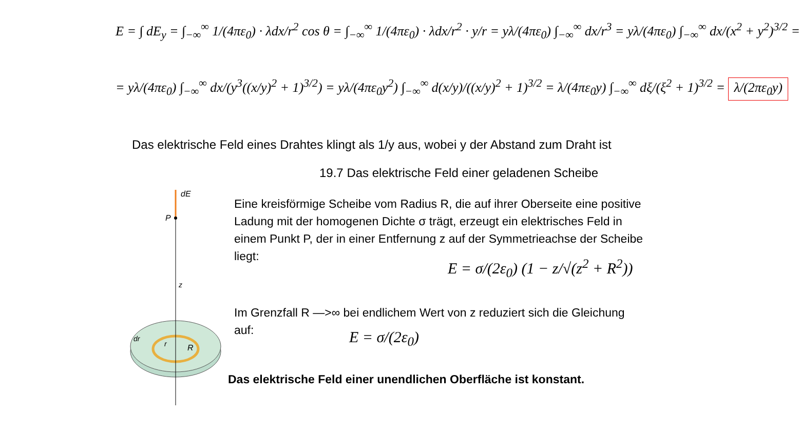E = ∫ dE<sub>y</sub> = ∫<sub>−∞</sub><sup>∞</sup> 1/(4πε<sub>0</sub>) · λdx/r<sup>2</sup> cos θ = ∫<sub>−∞</sub><sup>∞</sup> 1/(4πε<sub>0</sub>) · λdx/r<sup>2</sup> · y/r = yλ/(4πε<sub>0</sub>) ∫<sub>−∞</sub><sup>∞</sup> dx/r<sup>3</sup> = yλ/(4πε<sub>0</sub>) ∫<sub>−∞</sub><sup>∞</sup> dx/(x<sup>2</sup> + y<sup>2</sup>)<sup>3/2</sup> =
= yλ/(4πε<sub>0</sub>) ∫<sub>−∞</sub><sup>∞</sup> dx/(y<sup>3</sup>((x/y)<sup>2</sup> + 1)<sup>3/2</sup>) = yλ/(4πε<sub>0</sub>y<sup>2</sup>) ∫<sub>−∞</sub><sup>∞</sup> d(x/y)/((x/y)<sup>2</sup> + 1)<sup>3/2</sup> = λ/(4πε<sub>0</sub>y) ∫<sub>−∞</sub><sup>∞</sup> dξ/(ξ<sup>2</sup> + 1)<sup>3/2</sup> = λ/(2πε<sub>0</sub>y)
Das elektrische Feld eines Drahtes klingt als 1/y aus, wobei y der Abstand zum Draht ist
19.7 Das elektrische Feld einer geladenen Scheibe
dE
P
z
dr
r
R
Eine kreisförmige Scheibe vom Radius R, die auf ihrer Oberseite eine positive Ladung mit der homogenen Dichte σ trägt, erzeugt ein elektrisches Feld in einem Punkt P, der in einer Entfernung z auf der Symmetrieachse der Scheibe liegt:
E = σ/(2ε<sub>0</sub>) (1 − z/√(z<sup>2</sup> + R<sup>2</sup>))
Im Grenzfall R —>∞ bei endlichem Wert von z reduziert sich die Gleichung auf:
E = σ/(2ε<sub>0</sub>)
Das elektrische Feld einer unendlichen Oberfläche ist konstant.